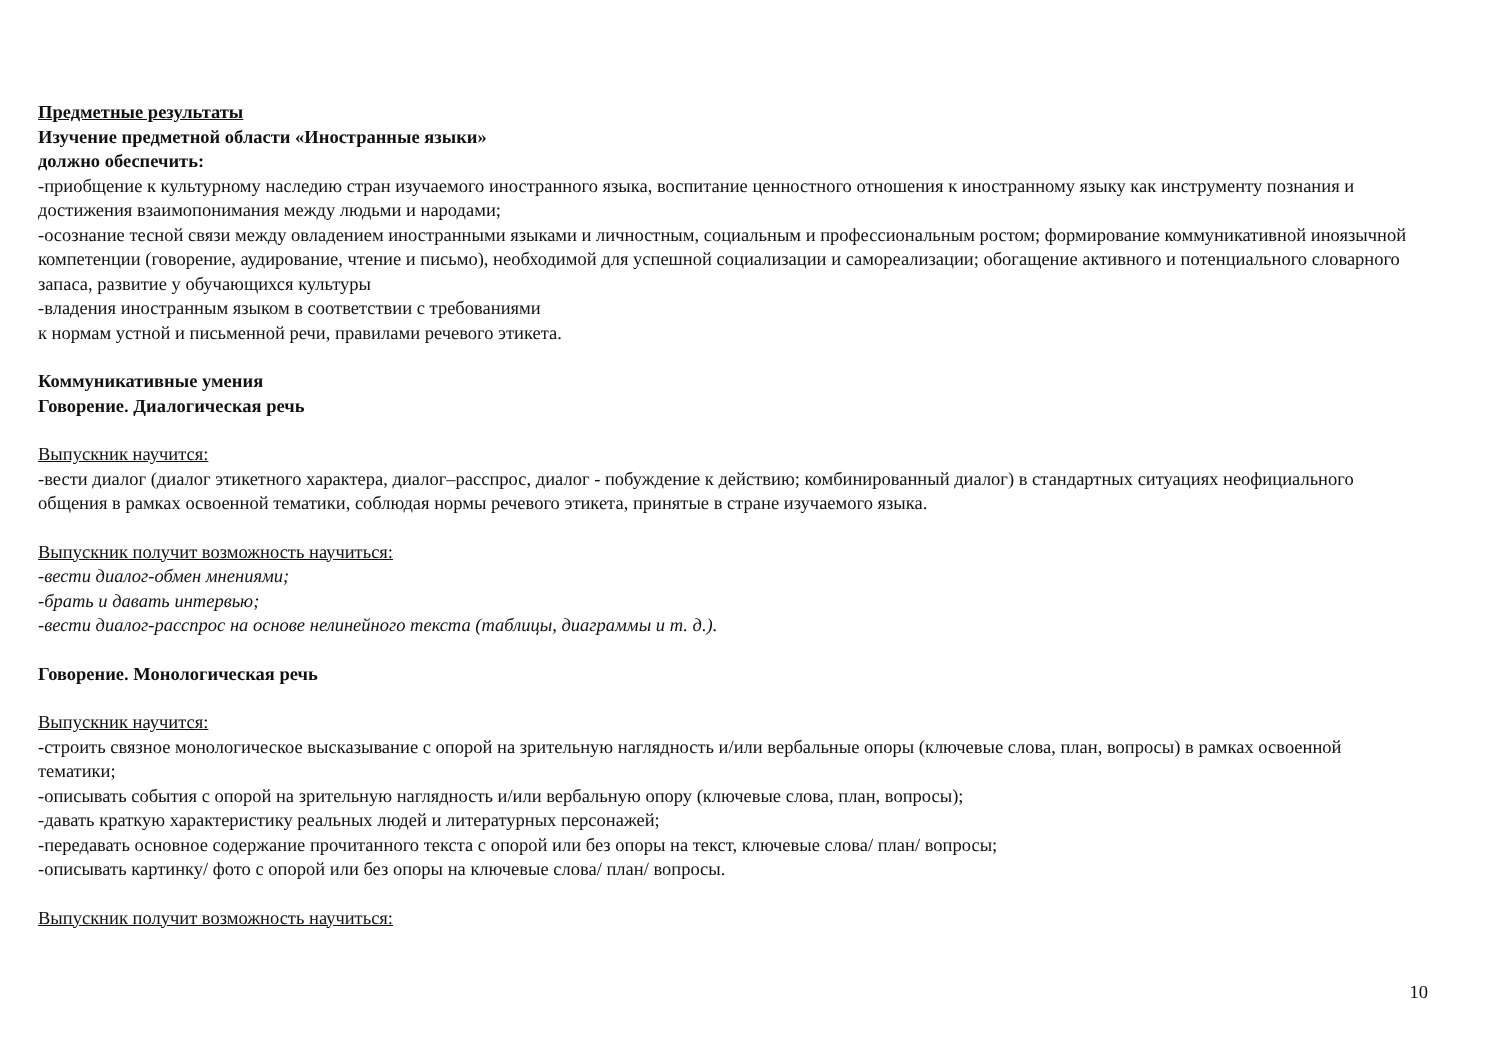Предметные результаты
Изучение предметной области «Иностранные языки»
должно обеспечить:
-приобщение к культурному наследию стран изучаемого иностранного языка, воспитание ценностного отношения к иностранному языку как инструменту познания и достижения взаимопонимания между людьми и народами;
-осознание тесной связи между овладением иностранными языками и личностным, социальным и профессиональным ростом; формирование коммуникативной иноязычной компетенции (говорение, аудирование, чтение и письмо), необходимой для успешной социализации и самореализации; обогащение активного и потенциального словарного запаса, развитие у обучающихся культуры
-владения иностранным языком в соответствии с требованиями
к нормам устной и письменной речи, правилами речевого этикета.
Коммуникативные умения
Говорение. Диалогическая речь
Выпускник научится:
-вести диалог (диалог этикетного характера, диалог–расспрос, диалог - побуждение к действию; комбинированный диалог) в стандартных ситуациях неофициального общения в рамках освоенной тематики, соблюдая нормы речевого этикета, принятые в стране изучаемого языка.
Выпускник получит возможность научиться:
-вести диалог-обмен мнениями;
-брать и давать интервью;
-вести диалог-расспрос на основе нелинейного текста (таблицы, диаграммы и т. д.).
Говорение. Монологическая речь
Выпускник научится:
-строить связное монологическое высказывание с опорой на зрительную наглядность и/или вербальные опоры (ключевые слова, план, вопросы) в рамках освоенной тематики;
-описывать события с опорой на зрительную наглядность и/или вербальную опору (ключевые слова, план, вопросы);
-давать краткую характеристику реальных людей и литературных персонажей;
-передавать основное содержание прочитанного текста с опорой или без опоры на текст, ключевые слова/ план/ вопросы;
-описывать картинку/ фото с опорой или без опоры на ключевые слова/ план/ вопросы.
Выпускник получит возможность научиться:
10